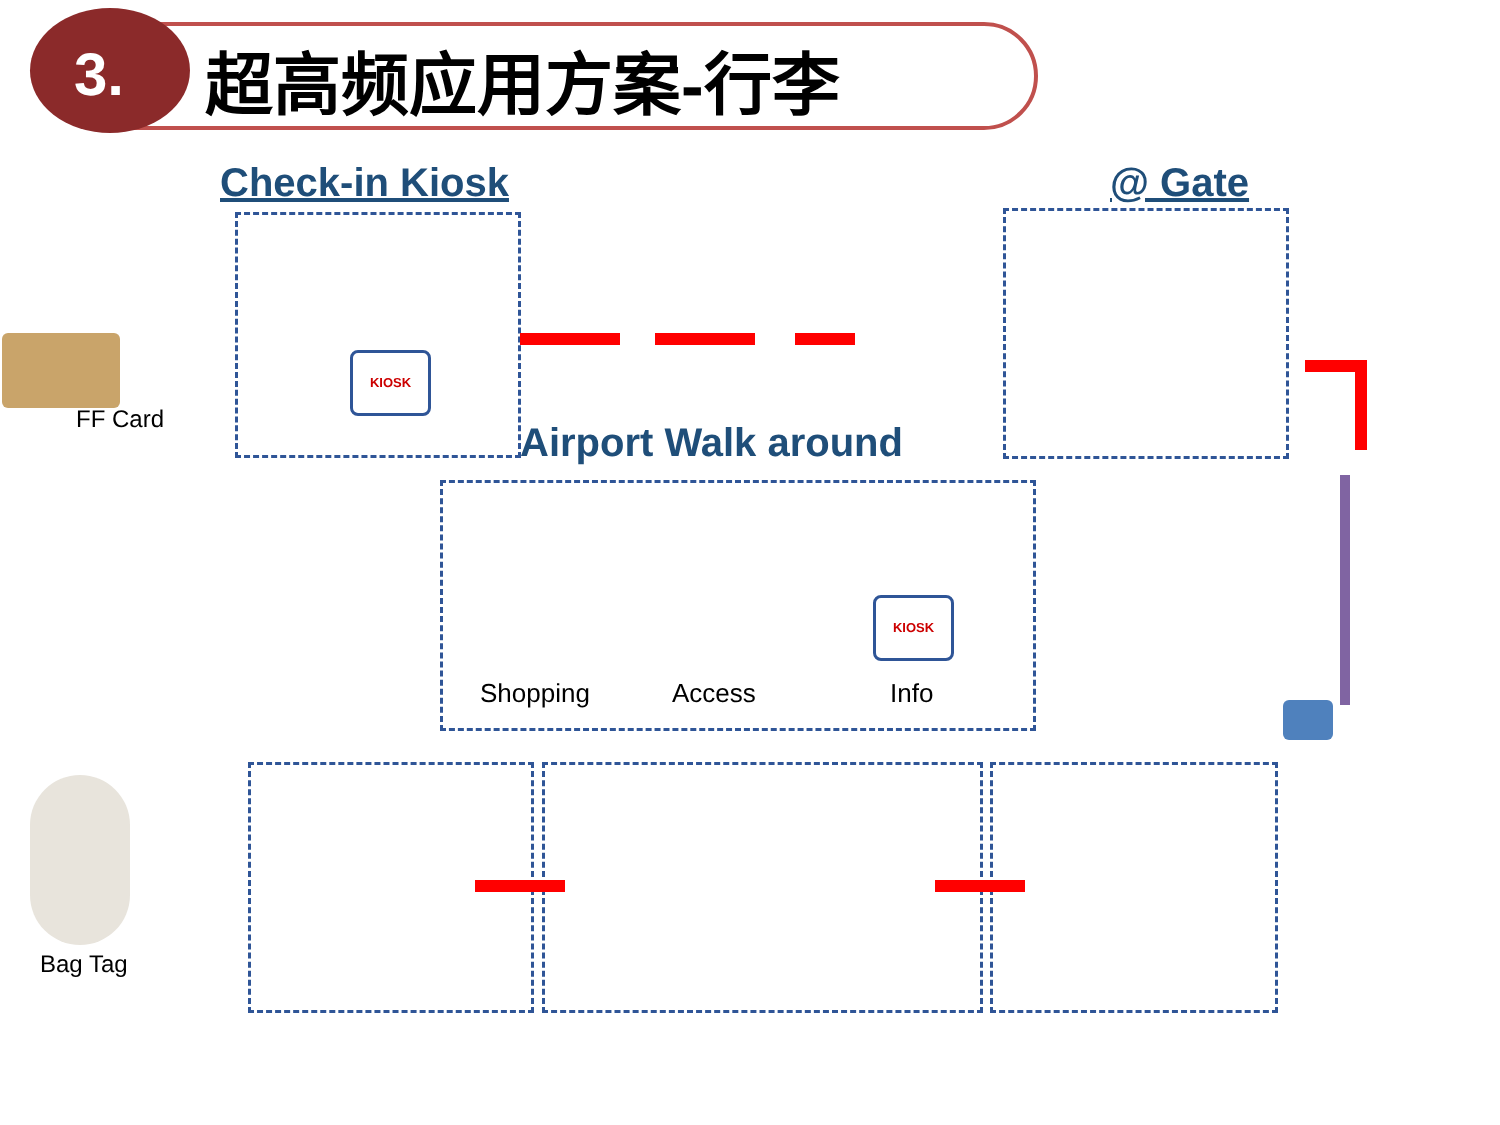3. 超高频应用方案-行李
Check-in Kiosk @ Gate
Airport Walk around
FF Card
Bag Tag
Shopping Access Info
KIOSK
KIOSK